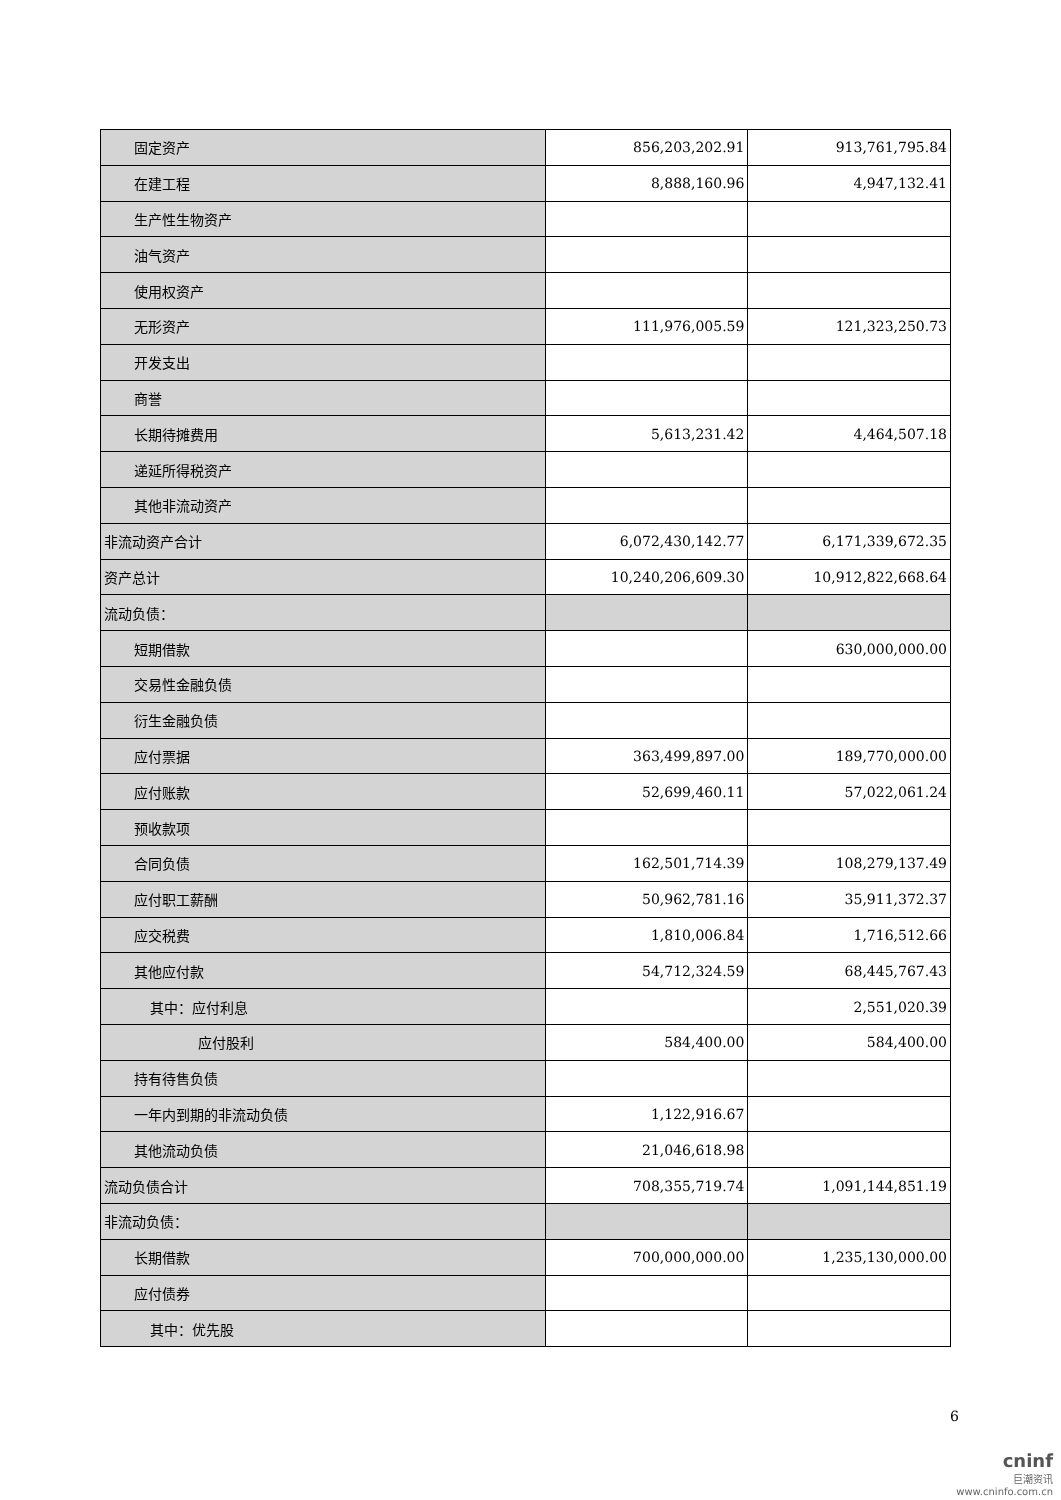| 固定资产 | 856,203,202.91 | 913,761,795.84 |
| 在建工程 | 8,888,160.96 | 4,947,132.41 |
| 生产性生物资产 | | |
| 油气资产 | | |
| 使用权资产 | | |
| 无形资产 | 111,976,005.59 | 121,323,250.73 |
| 开发支出 | | |
| 商誉 | | |
| 长期待摊费用 | 5,613,231.42 | 4,464,507.18 |
| 递延所得税资产 | | |
| 其他非流动资产 | | |
| 非流动资产合计 | 6,072,430,142.77 | 6,171,339,672.35 |
| 资产总计 | 10,240,206,609.30 | 10,912,822,668.64 |
| 流动负债： | | |
| 短期借款 | | 630,000,000.00 |
| 交易性金融负债 | | |
| 衍生金融负债 | | |
| 应付票据 | 363,499,897.00 | 189,770,000.00 |
| 应付账款 | 52,699,460.11 | 57,022,061.24 |
| 预收款项 | | |
| 合同负债 | 162,501,714.39 | 108,279,137.49 |
| 应付职工薪酬 | 50,962,781.16 | 35,911,372.37 |
| 应交税费 | 1,810,006.84 | 1,716,512.66 |
| 其他应付款 | 54,712,324.59 | 68,445,767.43 |
| 其中：应付利息 | | 2,551,020.39 |
| 应付股利 | 584,400.00 | 584,400.00 |
| 持有待售负债 | | |
| 一年内到期的非流动负债 | 1,122,916.67 | |
| 其他流动负债 | 21,046,618.98 | |
| 流动负债合计 | 708,355,719.74 | 1,091,144,851.19 |
| 非流动负债： | | |
| 长期借款 | 700,000,000.00 | 1,235,130,000.00 |
| 应付债券 | | |
| 其中：优先股 | | |
6
cninf
巨潮资讯
www.cninfo.com.cn